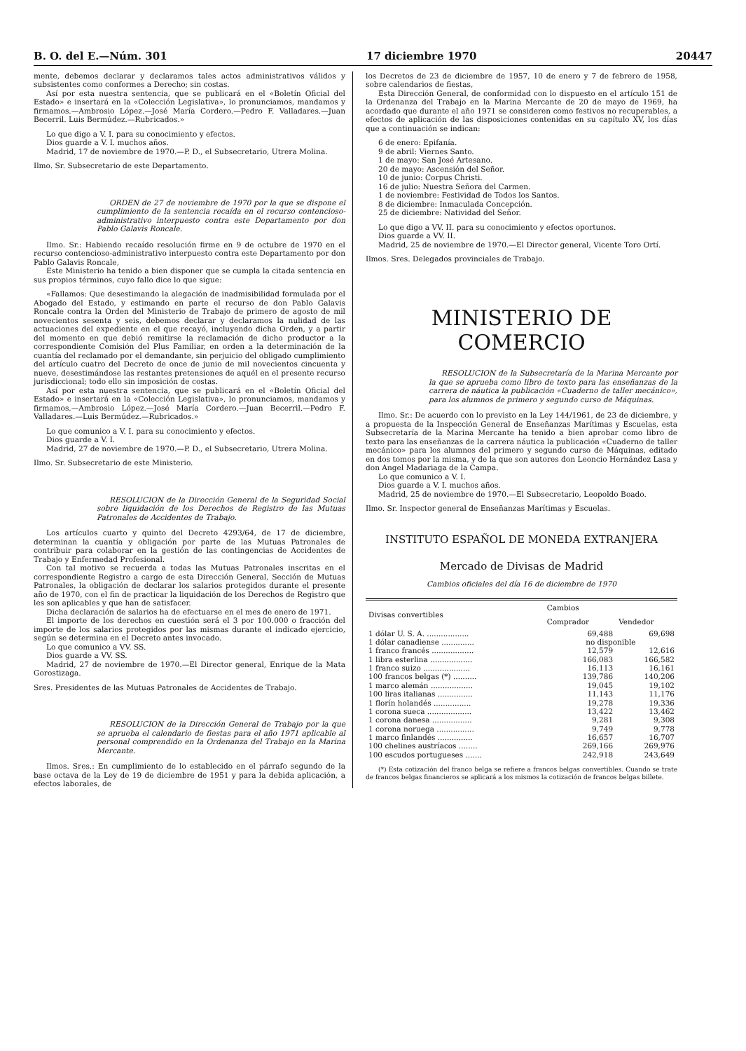B. O. del E.—Núm. 301 17 diciembre 1970 20447
mente, debemos declarar y declaramos tales actos administrativos válidos y subsistentes como conformes a Derecho; sin costas.
Así por esta nuestra sentencia, que se publicará en el «Boletín Oficial del Estado» e insertará en la «Colección Legislativa», lo pronunciamos, mandamos y firmamos.—Ambrosio López.—José María Cordero.—Pedro F. Valladares.—Juan Becerril. Luis Bermúdez.—Rubricados.»
Lo que digo a V. I. para su conocimiento y efectos.
Dios guarde a V. I. muchos años.
Madrid, 17 de noviembre de 1970.—P. D., el Subsecretario, Utrera Molina.
Ilmo. Sr. Subsecretario de este Departamento.
ORDEN de 27 de noviembre de 1970 por la que se dispone el cumplimiento de la sentencia recaída en el recurso contencioso-administrativo interpuesto contra este Departamento por don Pablo Galavis Roncale.
Ilmo. Sr.: Habiendo recaído resolución firme en 9 de octubre de 1970 en el recurso contencioso-administrativo interpuesto contra este Departamento por don Pablo Galavis Roncale,
Este Ministerio ha tenido a bien disponer que se cumpla la citada sentencia en sus propios términos, cuyo fallo dice lo que sigue:
«Fallamos: Que desestimando la alegación de inadmisibilidad formulada por el Abogado del Estado, y estimando en parte el recurso de don Pablo Galavis Roncale contra la Orden del Ministerio de Trabajo de primero de agosto de mil novecientos sesenta y seis, debemos declarar y declaramos la nulidad de las actuaciones del expediente en el que recayó, incluyendo dicha Orden, y a partir del momento en que debió remitirse la reclamación de dicho productor a la correspondiente Comisión del Plus Familiar, en orden a la determinación de la cuantía del reclamado por el demandante, sin perjuicio del obligado cumplimiento del artículo cuatro del Decreto de once de junio de mil novecientos cincuenta y nueve, desestimándose las restantes pretensiones de aquél en el presente recurso jurisdiccional; todo ello sin imposición de costas.
Así por esta nuestra sentencia, que se publicará en el «Boletín Oficial del Estado» e insertará en la «Colección Legislativa», lo pronunciamos, mandamos y firmamos.—Ambrosio López.—José María Cordero.—Juan Becerril.—Pedro F. Valladares.—Luis Bermúdez.—Rubricados.»
Lo que comunico a V. I. para su conocimiento y efectos.
Dios guarde a V. I.
Madrid, 27 de noviembre de 1970.—P. D., el Subsecretario, Utrera Molina.
Ilmo. Sr. Subsecretario de este Ministerio.
RESOLUCION de la Dirección General de la Seguridad Social sobre liquidación de los Derechos de Registro de las Mutuas Patronales de Accidentes de Trabajo.
Los artículos cuarto y quinto del Decreto 4293/64, de 17 de diciembre, determinan la cuantía y obligación por parte de las Mutuas Patronales de contribuir para colaborar en la gestión de las contingencias de Accidentes de Trabajo y Enfermedad Profesional.
Con tal motivo se recuerda a todas las Mutuas Patronales inscritas en el correspondiente Registro a cargo de esta Dirección General, Sección de Mutuas Patronales, la obligación de declarar los salarios protegidos durante el presente año de 1970, con el fin de practicar la liquidación de los Derechos de Registro que les son aplicables y que han de satisfacer.
Dicha declaración de salarios ha de efectuarse en el mes de enero de 1971.
El importe de los derechos en cuestión será el 3 por 100.000 o fracción del importe de los salarios protegidos por las mismas durante el indicado ejercicio, según se determina en el Decreto antes invocado.
Lo que comunico a VV. SS.
Dios guarde a VV. SS.
Madrid, 27 de noviembre de 1970.—El Director general, Enrique de la Mata Gorostizaga.
Sres. Presidentes de las Mutuas Patronales de Accidentes de Trabajo.
RESOLUCION de la Dirección General de Trabajo por la que se aprueba el calendario de fiestas para el año 1971 aplicable al personal comprendido en la Ordenanza del Trabajo en la Marina Mercante.
Ilmos. Sres.: En cumplimiento de lo establecido en el párrafo segundo de la base octava de la Ley de 19 de diciembre de 1951 y para la debida aplicación, a efectos laborales, de
los Decretos de 23 de diciembre de 1957, 10 de enero y 7 de febrero de 1958, sobre calendarios de fiestas,
Esta Dirección General, de conformidad con lo dispuesto en el artículo 151 de la Ordenanza del Trabajo en la Marina Mercante de 20 de mayo de 1969, ha acordado que durante el año 1971 se consideren como festivos no recuperables, a efectos de aplicación de las disposiciones contenidas en su capítulo XV, los días que a continuación se indican:
6 de enero: Epifanía.
9 de abril: Viernes Santo.
1 de mayo: San José Artesano.
20 de mayo: Ascensión del Señor.
10 de junio: Corpus Christi.
16 de julio: Nuestra Señora del Carmen.
1 de noviembre: Festividad de Todos los Santos.
8 de diciembre: Inmaculada Concepción.
25 de diciembre: Natividad del Señor.
Lo que digo a VV. II. para su conocimiento y efectos oportunos.
Dios guarde a VV. II.
Madrid, 25 de noviembre de 1970.—El Director general, Vicente Toro Ortí.
Ilmos. Sres. Delegados provinciales de Trabajo.
MINISTERIO DE COMERCIO
RESOLUCION de la Subsecretaría de la Marina Mercante por la que se aprueba como libro de texto para las enseñanzas de la carrera de náutica la publicación «Cuaderno de taller mecánico», para los alumnos de primero y segundo curso de Máquinas.
Ilmo. Sr.: De acuerdo con lo previsto en la Ley 144/1961, de 23 de diciembre, y a propuesta de la Inspección General de Enseñanzas Marítimas y Escuelas, esta Subsecretaría de la Marina Mercante ha tenido a bien aprobar como libro de texto para las enseñanzas de la carrera náutica la publicación «Cuaderno de taller mecánico» para los alumnos del primero y segundo curso de Máquinas, editado en dos tomos por la misma, y de la que son autores don Leoncio Hernández Lasa y don Angel Madariaga de la Campa.
Lo que comunico a V. I.
Dios guarde a V. I. muchos años.
Madrid, 25 de noviembre de 1970.—El Subsecretario, Leopoldo Boado.
Ilmo. Sr. Inspector general de Enseñanzas Marítimas y Escuelas.
INSTITUTO ESPAÑOL DE MONEDA EXTRANJERA
Mercado de Divisas de Madrid
Cambios oficiales del día 16 de diciembre de 1970
| Divisas convertibles | Cambios | |
| --- | --- | --- |
| | Comprador | Vendedor |
| 1 dólar U. S. A. .................. | 69,488 | 69,698 |
| 1 dólar canadiense .............. | no disponible | |
| 1 franco francés .................. | 12,579 | 12,616 |
| 1 libra esterlina .................. | 166,083 | 166,582 |
| 1 franco suizo .................... | 16,113 | 16,161 |
| 100 francos belgas (*) .......... | 139,786 | 140,206 |
| 1 marco alemán .................. | 19,045 | 19,102 |
| 100 liras italianas ............... | 11,143 | 11,176 |
| 1 florín holandés ................ | 19,278 | 19,336 |
| 1 corona sueca ................... | 13,422 | 13,462 |
| 1 corona danesa ................. | 9,281 | 9,308 |
| 1 corona noruega ................ | 9,749 | 9,778 |
| 1 marco finlandés ............... | 16,657 | 16,707 |
| 100 chelines austríacos ........ | 269,166 | 269,976 |
| 100 escudos portugueses ....... | 242,918 | 243,649 |
(*) Esta cotización del franco belga se refiere a francos belgas convertibles. Cuando se trate de francos belgas financieros se aplicará a los mismos la cotización de francos belgas billete.